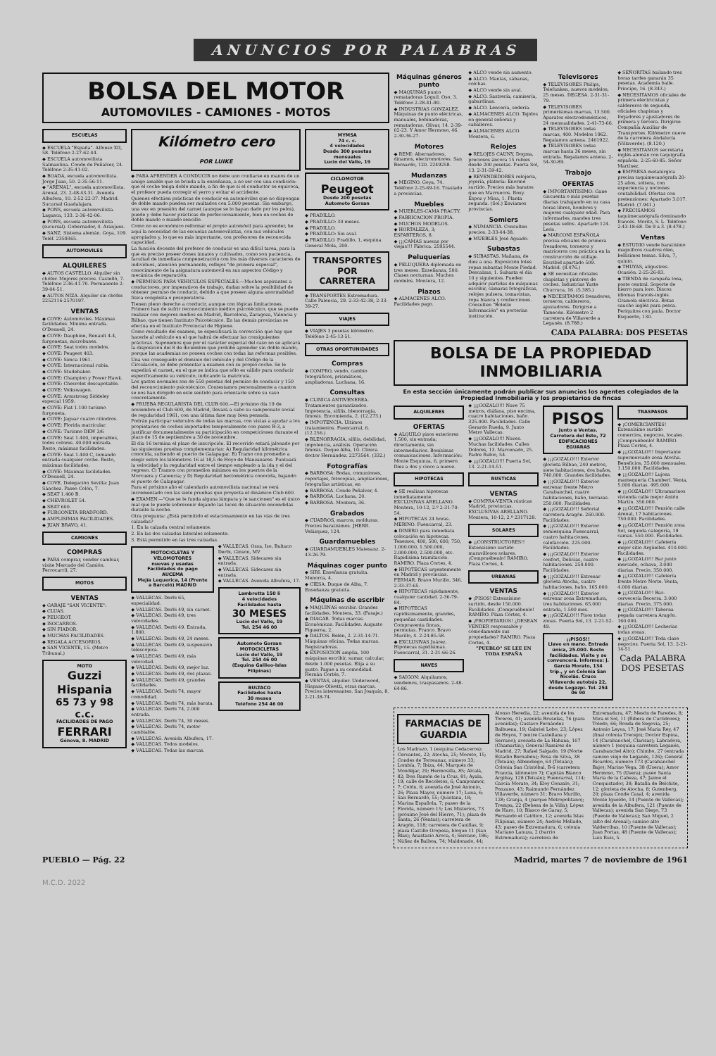ANUNCIOS POR PALABRAS
BOLSA DEL MOTOR
AUTOMOVILES - CAMIONES - MOTOS
ESCUELAS
◆ ESCUELA "España". Alfonso XII, 58. Teléfono 2-27-62-44.
◆ ESCUELA automovilista Salmantina. Conde de Peñalver, 24. Teléfono 2-35-41-02.
◆ BOADA, escuela automovilista. Jorge Juan, 50. 2-35-56-11.
◆ "ARENAL", escuela automovilista. Arenal, 23. 2-48-43-31. Avenida Albufera, 10. 2-52-22-37. Madrid. Sucursal Guadalajara.
◆ PONS, escuela automovilista. Lagasca, 133. 2-36-42-06.
◆ PONS, escuela automovilista (sucursal). Gobernador, 4. Aranjuez.
◆ SANZ. Sistema alemán. Goya, 109. Teléf. 2359365.
AUTOMOVILES
ALQUILERES
◆ AUTOS CASTELLO. Alquiler sin chófer. Mejores precios. Castelló, 7. Teléfono 2-36-41-70. Permanente 2-39-04-51.
◆ AUTOS NIZA. Alquiler sin chófer. 2252116-2570197.
VENTAS
◆ COVE: Automóviles. Máximas facilidades. Mínima entrada. O'Donnell, 24.
◆ COVE: Dauphine, Renault 4-4, furgonetas, microbuses.
◆ COVE: Seat todos modelos.
◆ COVE: Peugeot 403.
◆ COVE: Simca 1961.
◆ COVE: Internacional rubia.
◆ COVE: Studebaker.
◆ COVE: Champion y Power Hawk.
◆ COVE: Chevrolet descapotable.
◆ COVE: Volkswagen.
◆ COVE: Armstrong Siddeley especial 1959.
◆ COVE: Fiat 1.100 turismo furgoneta.
◆ COVE: Jaguar cuatro cilindros.
◆ COVE: Florida matricular.
◆ COVE: Turismo DKW 3/6
◆ COVE: Seat 1.400, impecables, todos colores. 40.000 entrada. Resto, máximas facilidades.
◆ COVE: Seat 1.400 C, tomando entrada cualquier coche. Resto, máximas facilidades.
◆ COVE: Máximas facilidades. O'Donnell, 24.
◆ COVE. Delegación Sevilla: Juan Sánchez. Paseo Colón, 7.
◆ SEAT 1.400 B.
◆ CHEVROLET 54.
◆ SEAT 600.
◆ FURGONETA BRADFORD.
◆ AMPLISIMAS FACILIDADES.
◆ JUAN BRAVO, 41.
CAMIONES
COMPRAS
◆ PARA comprar, vender cambiar, visite Mercado del Camión. Ferrocarril, 27.
MOTOS
VENTAS
◆ GARAJE "SAN VICENTE":
◆ CLUAS.
◆ PEUGEOT.
◆ ISOCARROS.
◆ SIN FIADOR.
◆ MUCHAS FACILIDADES.
◆ REGALA ACCESORIOS.
◆ SAN VICENTE, 15. (Metro Tribunal.)
MOTO
Guzzi Hispania
65 73 y 98 c.c.
FACILIDADES DE PAGO
FERRARI
Génova, 8. MADRID
Kilómetro cero
POR LUIKE
◆ PARA APRENDER A CONDUCIR no debe uno confiarse en manos de un amigo amable que se brinda a la enseñanza, a no ser con una condición: que el coche tenga doble mando, a fin de que si el conductor se equivoca, el profesor pueda corregir el yerro y evitar el accidente.
Quienes efectúen prácticas de conducir en automóviles que no dispongan de doble mando pueden ser multados con 5.000 pesetas. Sin embargo, una vez en posesión del carnet (aunque se lo hayan dado por los pelos), puede y debe hacer prácticas de perfeccionamiento, bien en coches de doble mando o mando sencillo.
Como no es económico reformar el propio automóvil para aprender, he aquí la necesidad de las escuelas automovilistas, con sus vehículos apropiados y, lo que es más importante, con profesores de reconocida capacidad.
La función docente del profesor de conducir es una difícil tarea, para la que es preciso poseer dones innatos y cultivados, como son paciencia, facultad de inmediata compenetración con los más diversos caracteres de individuos, atención permanente, reflejos "de primera especial", conocimiento de la asignatura automovil en sus aspectos Código y mecánica de reparación.
◆ PERMISOS PARA VEHICULOS ESPECIALES.—Muchos aspirantes a conductores, por imperativos de trabajo, dudan sobre la posibilidad de obtener permiso de conducir, debido a que poseen alguna anormalidad física congénita o posoperatoria.
Tienen pleno derecho a conducir, aunque con lógicas limitaciones. Primero han de sufrir reconocimiento médico psicotécnico, que se puede realizar con mejores medios en Madrid, Barcelona, Zaragoza, Valencia y Bilbao, que tienen Instituto Psicotécnico. En las demás provincias se efectúa en el Instituto Provincial de Higiene.
Como resultado del examen, se especificará la corrección que hay que hacerle al vehículo en el que habrá de efectuar las consiguientes prácticas. Suponemos que por el carácter especial del caso no se aplicará la disposición del 8 de diciembre que prohibe aprender sin doble mando, porque las academias no poseen coches con todas las reformas posibles.
Una vez conseguido el dominio del vehículo y del Código de la Circulación, se debe presentar a examen con su propio coche. Se le expedirá el carnet, en el que se indica que sólo es válido para conducir específicamente su vehículo, indicando la matrícula.
Los gastos normales son de 550 pesetas del permiso de conducir y 150 del reconocimiento psicotécnico. Contestamos personalmente a cuantos se nos han dirigido en este sentido para orientarle sobre su caso concretamente.
◆ PRUEBA REGULARISTA DEL CLUB 600.—El próximo día 19 de noviembre el Club 600, de Madrid, llevará a cabo su campeonato social de regularidad 1961, con una última fase muy bien pensada.
Podrán participar vehículos de todas las marcas, con vistas a ayudar a los propietarios de coches importados temporalmente con pases B-3, a justificar documentalmente su participación en competiciones durante el plazo de 15 de septiembre a 30 de noviembre.
El día 16 termina el plazo de inscripción. El recorrido estará jalonado por las siguientes pruebas complementarias: A) Regularidad kilométrica conocida, subiendo el puerto de Galapagar. B) Tramo con promedio a elegir entre los kilómetros 16 al 18,5 de Hoyo de Manzanares. Puntuará la velocidad y la regularidad entre el tiempo empleado a la ida y el del regreso. C) Tramos con promedios mínimos en los puertos de la Morcuera y Canencia; y D) Regularidad hectométrica conocida, bajando el puerto de Galapagar.
Para el próximo año el calendario automovilista nacional se verá incrementado con las siete pruebas que proyecta el dinámico Club 600.
◆ EXAMEN.—"Que se le funda alguna lámpara y le sancionen" es el único mal que le puede sobrevenir dejando las luces de situación encendidas durante la noche.
Otra pregunta: ¿Está permitido el estacionamiento en las vías de tres calzadas?
1. En la calzada central solamente.
2. En las dos calzadas laterales solamente.
3. Está permitido en las tres calzadas.
MOTOCICLETAS Y VELOMOTORES
nuevas y usadas
Facilidades de pago
AUCEMA
Mejía Lequerica, 14 (Frente a Barceló) MADRID
◆ VALLECAS. Derbi 65, especialidad.
◆ VALLECAS. Derbi 49, sin carnet.
◆ VALLECAS. Derbi 49, tres velocidades.
◆ VALLECAS. Derbi 49. Entrada, 1.800.
◆ VALLECAS. Derbi 49, 24 meses.
◆ VALLECAS. Derbi 49, suspensión telescópica.
◆ VALLECAS. Derbi 49, más velocidad.
◆ VALLECAS. Derbi 49, mejor luz.
◆ VALLECAS. Derbi 49, dos plazas.
◆ VALLECAS. Derbi 49, grandes facilidades.
◆ VALLECAS. Derbi 74, mayor comodidad.
◆ VALLECAS. Derbi 74, más barata.
◆ VALLECAS. Derbi 74, 2.000 entrada.
◆ VALLECAS. Derbi 74, 30 meses.
◆ VALLECAS. Derbi 74, motor cambiable.
◆ VALLECAS. Avenida Albufera, 17.
◆ VALLECAS. Todos modelos.
◆ VALLECAS. Todas las marcas.
◆ VALLECAS. Ossa, Iso, Bultaco Derbi, Ginson, MV
◆ VALLECAS. Sidecares sin entrada.
◆ VALLECAS. Sidecares sin entrada.
◆ VALLECAS. Avenida Albufera, 17.
Lambretta 150 li
4 velocidades
Facilidades hasta
30 MESES
Lucio del Valle, 19
Tel. 254 46 00
Automoto Gorsan
MOTOCICLETAS
Lucio del Valle, 19
Tel. 254 46 00
(Esquina Galileo-Islas Filipinas)
BULTACO
Facilidades hasta
30 meses
Teléfono 254 46 00
MYMSA
74 c. c.
4 velocidades
Desde 300 pesetas mensuales
Lucio del Valle, 19
CICLOMOTOR
Peugeot
Desde 200 pesetas
Automoto Gorsan
◆ PRADILLO.
◆ PRADILLO: 30 meses.
◆ PRADILLO.
◆ PRADILLO: Sin aval.
◆ PRADILLO. Pradillo, 1, esquina General Mola, 200.
TRANSPORTES POR CARRETERA
◆ TRANSPORTES Extremadura. Calle Palencia, 29. 2-33-42-38, 2-33-39-27.
VIAJES
◆ VIAJES 3 pesetas kilómetro. Teléfono 2-45-13-51.
OTRAS OPORTUNIDADES
Compras
◆ COMPRO, vendo, cambio fotográficos, prismáticos, ampliadoras. Luchana, 16.
Consultas
◆ CLINICA ANTIVENEREA. Tratamientos garantizados. Impotencia, sífilis, blenorragia, fimosis. Encomienda, 2. (12.273.)
◆ IMPOTENCIA. Ultimos tratamientos. Fuencarral, 6. (12.256.)
◆ BLENORRAGIA, sífilis, debilidad, impotencia, análisis. Operación fimosis. Duque Alba, 10. Clínica doctor Hernández. 2273564. (332.)
Fotografías
◆ BARBOSA: Bodas, comuniones, reportajes, fotocopias, ampliaciones, fotografías artísticas, en
◆ BARBOSA. Conde Peñalver, 4.
◆ BARBOSA. Luchana, 20.
◆ BARBOSA. Montera, 36.
Grabados
◆ CUADROS, marcos, molduras. Precios baratísimos. JHERR. Velázquez, 124.
Guardamuebles
◆ GUARDAMUEBLES Matesanz. 2-43-26-79.
Máquinas coger punto
◆ SIRI. Enseñanza gratuita. Menorca, 4.
◆ CIESA. Duque de Alba, 7. Enseñanza gratuita.
Máquinas de escribir
◆ MAQUINAS escribir. Grandes facilidades. Montera, 33. (Pasaje.)
◆ DIAGAR. Todas marcas. Económicas. Facilidades. Augusto Figueroa, 2.
◆ DALTOS. Belén, 2. 2-31-14-71. Máquinas oficina. Todas marcas. Registradoras.
◆ EXPOSICION amplia, 100 máquinas escribir, sumar, calcular, desde 1.000 pesetas. Elija a su gusto. Pague a su comodidad. Hernán Cortés, 7.
◆ VENTAS, alquiler. Underwood, Hispano Olivetti, otras marcas. Precios interesantes. San Joaquín, 8. 2-21-38-74.
Máquinas géneros punto
◆ MAQUINAS punto rematadoras Loguil. Oso, 3. Teléfono 2-28-41-90.
◆ INDUSTRIAS GONZALEZ. Máquinas de punto eléctricas, manuales, bobinadoras, rematadoras. Olivar, 14. 2-39-02-23. Y Amor Hermoso, 46. 2-30-36-27.
Motores
◆ REMI: Alternadores, dínamos, electromotores. San Bernardo, 120. 2249258.
Mudanzas
◆ MEGINO. Goya, 74. Teléfono 2-25-69-16. Traslado a provincias.
Muebles
◆ MUEBLES-CAMA PRACTY.
◆ FABRICACION PROPIA.
◆ MUCHOS MODELOS.
◆ HORTALEZA, 3; ESPARTEROS, 8.
◆ ¡¡¡CAMAS nuevas por viejas!!! Fábrica. 2595544.
Peluquerías
◆ PELUQUERA diplomada en tres meses. Enseñanza, 500. Clases nocturnas. Muchos modelos. Montera, 12.
Plazos
◆ ALMACENES ALCO. Facilidades pago.
◆ ALCO vende sin aumento.
◆ ALCO. Mantas, sábanas, colchas.
◆ ALCO vende sin aval.
◆ ALCO. Sastrería, camisería, gabardinas.
◆ ALCO. Lencería, sedería.
◆ ALMACENES ALCO. Tejidos en general señoras y caballeros.
◆ ALMACENES ALCO. Montera, 6.
Relojes
◆ RELOJES CAUNY, Dogma, preciosos áncora 15 rubíes desde 200 pesetas. Puerta Sol, 13. 2-31-59-42.
◆ REVENDEDORES relojería, joyería, platería: Enorme surtido. Precios más baratos que en Marruecos. Roxy. Espoz y Mina, 1. Planta segunda. (Sol.) Enviamos provincias.
Somiers
◆ NUMANCIA. Consulten precios. 2-33-44-38.
◆ MUEBLES José Aguado.
Subastas
◆ SUBASTAS. Mañana, de diez a una. Exposición lotes ropas subastas Monte Piedad. Descalzas, 1. Subasta el día 10 y siguientes. Pueden adquirir partidas de máquinas escribir, cámaras fotográficas, relojes pulsera, tomavistas, ropa blanca y confecciones. Consulten "Boletín Información" en porterías institución.
Televisores
◆ TELEVISORES Philips, Telefunken, nuevos modelos, 25 meses. DEGESA. 2-31-31-79.
◆ TELEVISORES primerísimas marcas, 13.500. Aparatos electrodomésticos, 24 mensualidades. 2-41-73-66.
◆ TELEVISORES todas marcas, 400. Modelos 1962. Regalamos antena. 2461922.
◆ TELEVISORES todas marcas hasta 36 meses, sin entrada. Regalamos antena. 2-54-30-89.
Trabajo
OFERTAS
◆ IMPORTANTISIMO: Gane cincuenta o más pesetas diarias trabajando en su casa horas libres, hombres y mujeres cualquier edad. Para informarles, manden tres pesetas sellos. Apartado 124. León.
◆ MARCONI ESPAÑOLA precisa oficiales de primera fresadores, torneros y matriceros con práctica en la construcción de utillaje. Escribid apartado 509. Madrid. (8.476.)
◆ SE necesitan oficiales chapistas y pintores de coches. Industrias Yuste Churruca, 16. (5.385.)
◆ NECESITAMOS fresadores, torneros, caldereros, ajustadores. Dirigirse a Tamecén. Kilómetro 2 carretera de Villaverde a Leganés. (8.788.)
◆ SEÑORITAS bailando tres horas tardes ganarán 35 pesetas. Academia baile. Príncipe, 16. (8.343.)
◆ NECESITAMOS oficiales de primera electricistas y caldereros de segunda, oficiales chapistas y forjadores y ajustadores de primera y tercera. Dirigirse Compañía Auxiliar de Transportes. Kilómetro nueve de la carretera Andalucía (Villaverde). (8.120.)
◆ NECESITAMOS secretaria inglés-alemán con taquigrafía española. 2-25-60-85. Señor Martínez.
◆ EMPRESA metalúrgica precisa taquimecanógrafa 20-25 años, soltera, con experiencia y nociones contabilidad. Ofertas con pretensiones: Apartado 3.017. Madrid. (7.941.)
◆ PRECISAMOS taquimecanógrafa dominando francés. Moritz, S. L. Teléfono 2-43-18-68. De 9 a 3. (8.478.)
Ventas
◆ ESTUDIO vende baratísimo magníficos cuadros óleo, bellísimos temas. Silva, 7, quinto.
◆ THUYAS, aligustres. Ocasión. 2-25-26-83.
◆ TIENDA de campaña lona, poste central. Soporte de hierro para loro. Discos idiomas francés-inglés. Gramola eléctrica. Botas caucho inglés para pesca. Periquitos con jaula. Doctor Esquerdo, 130.
CADA PALABRA: DOS PESETAS
BOLSA DE LA PROPIEDAD INMOBILIARIA
En esta sección únicamente podrán publicar sus anuncios los agentes colegiados de la Propiedad Inmobiliaria y los propietarios de fincas
ALQUILERES
OFERTAS
◆ ALQUILO pisos exteriores 1.500, sin entrada; directamente, sin intermediarios. Bonísimas comunicaciones. Información: Monte Esquinza, 6, primero. Diez a dos y cinco a nueve.
HIPOTECAS
◆ SE realizan hipotecas inmediatamente. EXCLUSIVAS ARELLANO. Montera, 10-12, 2.º 2-31-70-54.
◆ HIPOTECAS 24 horas. MERINO. Fuencarral, 23.
◆ DINERO para inmediata colocación en hipotecas. Tenemos, 400, 500, 600, 750, 1.000.000, 1.500.000, 2.000.000, 2.500.000, etc. Rapidísima tramitación. RAMIRO. Plaza Cortes, 4.
◆ HIPOTECAS urgentemente en Madrid y provincias. FERMAR. Bravo Murillo, 346. 2-33-37-65.
◆ HIPOTECAS rápidamente, cualquier cantidad. 2-36-79-84.
◆ HIPOTECAS rapidísimamente, grandes, pequeñas cantidades. Compraventa fincas, permutas. Franco. Bravo Murillo, 4. 2-24-85-58.
◆ EXCLUSIVAS Juárez. Hipotecas rapidísimas. Fuencarral, 31. 2-31-66-26.
NAVES
◆ SAIGON: Alquilamos, vendemos, traspasamos. 2-48-64-86.
◆ ¡¡¡GOZALO!!! Nave 75 metros, diáfana, piso encima, cuatro habitaciones, baño. 325.000. Facilidades. Calle Gerardo Rueda, 9. Junto Metro Vallecas.
◆ ¡¡¡GOZALO!!! Naves. Muchas facilidades. Calles Dolores, 13. Marcenado, 25. Padre Rubio, 54.
◆ ¡¡¡GOZALO!!! Puerta Sol, 13. 2-21-14-51.
RUSTICAS
VENTAS
◆ COMPRA-VENTA rústicas Madrid, provincias. EXCLUSIVAS ARELLANO. Montera, 10-12, 2.º 2317128.
SOLARES
◆ ¡¡CONSTRUCTORES!! Extensísimo surtido maravillosos solares. ¡Compruébenlo! RAMIRO. Plaza Cortes, 4.
URBANAS
VENTAS
◆ ¡PISOS! Extensísimo surtido, desde 150.000. Facilidades. ¡Compruébenlo! RAMIRO. Plaza Cortes, 4.
◆ ¡PROPIETARIOS! ¿DESEAN VENDER responsable y cómodamente sus propiedades? RAMIRO. Plaza Cortes, 4.
"PUEBLO" SE LEE EN TODA ESPAÑA
PISOS
Junto a Ventas. Carretera del Este, 72
EDIFICACIONES EGUARAS
◆ ¡¡¡GOZALO!!! Exterior glorieta Bilbao, 240 metros, siete habitaciones, dos baños, 740.000. Grandes facilidades.
◆ ¡¡¡GOZALO!!! Exterior estrenar frente Metro Carabanchel, cuatro habitaciones, baño, terrazas. 250.000. Facilidades.
◆ ¡¡¡GOZALO!!! Señorial carretera Aragón. 260.000. Facilidades.
◆ ¡¡¡GOZALO!!! Exterior semiesquina Fuencarral, cuatro habitaciones, calefacción. 225.000. Facilidades.
◆ ¡¡¡GOZALO!!! Exterior confort, Delicias, cuatro habitaciones. 250.000. Facilidades.
◆ ¡¡¡GOZALO!!! Estrenar glorieta Atocha, cuatro habitaciones, baño, 165.000.
◆ ¡¡¡GOZALO!!! Exterior estrenar zona Extremadura, tres habitaciones. 65.000 entrada, 1.500 mes.
◆ ¡¡¡GOZALO!!! Pisos todas zonas. Puerta Sol, 13. 2-21-52-49.
¡¡PISOS!!
Llave en mano. Entrada única, 25.000. Resto facilidades. Visite y se convencerá. Informes: J. García Morato, 134 trip., y en Colonia San Nicolás. Cruce Villaverde autobús 22, desde Legazpi. Tel. 254 06 90
TRASPASOS
◆ ¡COMERCIANTES! Extensísimo surtido comercios, negocios, locales. ¡Compruébenlo! RAMIRO. Plaza Cortes, 4.
◆ ¡¡¡GOZALO!!! Importante supermercado zona Atocha. Beneficios, 35.000 mensuales. 1.150.000. Facilidades.
◆ ¡¡¡GOZALO!!! Lujosa mantequería Chamberí. Venta, 5.000 diarias. 495.000.
◆ ¡¡¡GOZALO!!! Ultramarinos vivienda calle mejor Antón Martín. 350.000.
◆ ¡¡¡GOZALO!!! Pensión calle Arenal, 17 habitaciones. 750.000. Facilidades.
◆ ¡¡¡GOZALO!!! Pensión zona Sol, segunda categoría, 19 camas. 550.000. Facilidades.
◆ ¡¡¡GOZALO!!! Cafetería mejor sitio Argüelles. 410.000. Facilidades.
◆ ¡¡¡GOZALO!!! Bar junto mercado, ochava, 3.000 diarias. Precio, 350.000.
◆ ¡¡¡GOZALO!!! Cafetería frente Metro Norte. Venta, 4.000 diarias.
◆ ¡¡¡GOZALO!!! Bar-cervecería Becerra. 3.000 diarias. Precio, 375.000.
◆ ¡¡¡GOZALO!!! Taberna pegada carretera Aragón. 160.000.
◆ ¡¡¡GOZALO!!! Lecherías todas zonas.
◆ ¡¡¡GOZALO!!! Toda clase negocios. Puerta Sol, 13. 2-21-14-51.
Cada PALABRA DOS PESETAS
FARMACIAS DE GUARDIA
Los Madrazo, 1 (esquina Cedaceros); Cervantes, 22; Atocha, 25; Moreto, 15; Condes de Torreanaz, número 33; Lombía, 7; Ibiza, 44; Marqués de Mondéjar, 29; Hermosilla, 85; Alcalá, 82; Don Ramón de la Cruz, 81; Ayala, 19; calle de Recoletos, 6; Campoamor, 7; Colón, 6; avenida de José Antonio, 26; Plaza Mayor, número 17; Luna, 6; San Bernardo, 55; Quintana, 18; Marina Española, 7; paseo de la Florida, número 15; Los Misterios, 73 (próximo José del Hierro, 71); plaza de Santa, 26 (Ventas); carretera de Aragón, 118; carretera de Canillas, 9; plaza Castillo Oropesa, bloque 11 (San Blas); Anastasio Aroca, 4; Serrano, 186; Núñez de Balboa, 74; Maldonado, 44; Alonso Heredia, 22; avenida de los Toreros, 41; avenida Bruselas, 76 (para avenidas); Gustavo Fernández Balbuena, 19; Gabriel Lobo, 23; López de Hoyos, 7 (entre Castellana y Serrano); avenida de La Habana, 107 (Chamartín); General Ramírez de Madrid, 27; Rafael Salgado, 19 (Norte Estadio Bernabéu); Rosa de Silva, 38 (Tetuán); Albendiego, 64 (Tetuán); Colonia San Cristóbal, B-6 (carretera Francia, kilómetro 7); Capitán Blanco Argibay, 128 (Tetuán); Fuencarral, 114; García Morato, 34; Eloy Gonzalo, 31; Ponzano, 43; Raimundo Fernández Villaverde, número 31; Bravo Murillo, 128; Granja, 4 (parque Metropolitano); Trempa, 22 (Dehesa de la Villa); López de Haro, 10; Blasco de Garay, 5; Fernando el Católico, 12; avenida Islas Filipinas, número 24; Andrés Mellado, 43; paseo de Extremadura, 6; colonia Mariano Lanuza, 2 (barrio Extremadura); carretera de Extremadura, 47; Mesón de Paredes, 8; Mira el Sol, 11 (Ribera de Curtidores); Toledo, 66; Ronda de Segovia, 25; Antonio Leyva, 17; José María Rey, 47 (final colonia Trecejo); Doctor Espina, 14 (Carabanchel, Clarisas); Labradora, número 1 (esquina carretera Leganés, Carabanchel Alto); Chimbo, 27 (entrada camino viejo de Leganés, 126); General Ricardos, número 173 (Carabanchel Bajo); Marino Vega, 38 (Usera); Amor Hermoso, 75 (Usera); paseo Santa María de la Cabeza, 47; Jaime el Conquistador, 38; Batalla de Belchite, 12; glorieta de Atocha, 8; Gutenberg, 20; plaza Conde Casal, 4; avenida Monte Igueldo, 14 (Puente de Vallecas); avenida de la Albufera, 121 (Puente de Vallecas); avenida San Diego, 73 (Puente de Vallecas); San Miguel, 2 (alto del Arenal); camino alto Valderribas, 10 (Puente de Vallecas); Juan Portas, 48 (Puente de Vallecas); Luis Ruiz, 5.
PUEBLO — Pág. 22 Madrid, martes 7 de noviembre de 1961
M.C.D. 2022